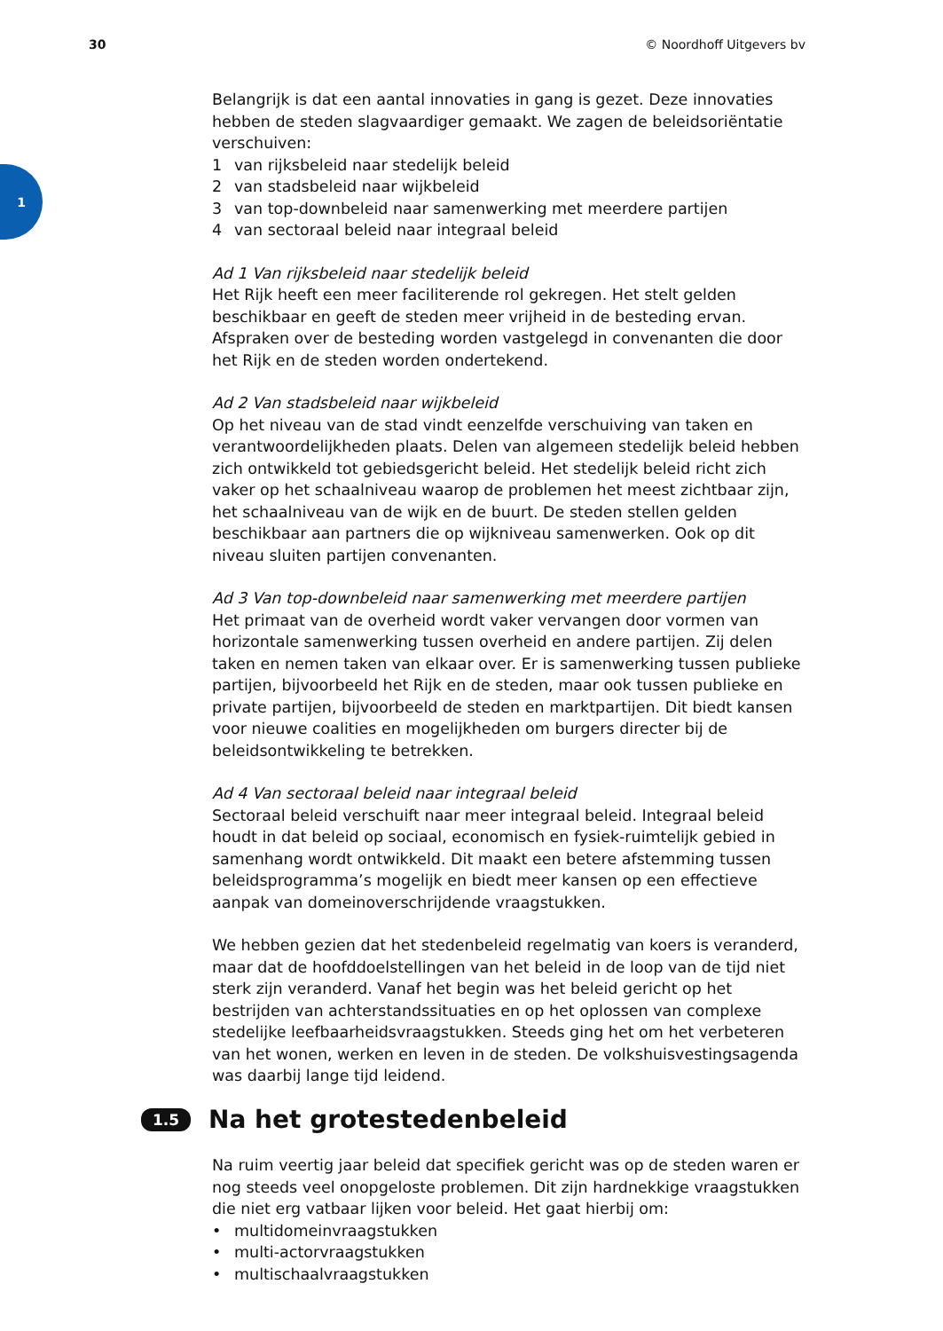30 © Noordhoff Uitgevers bv
1
Belangrijk is dat een aantal innovaties in gang is gezet. Deze innovaties hebben de steden slagvaardiger gemaakt. We zagen de beleidsoriëntatie verschuiven:
1 van rijksbeleid naar stedelijk beleid
2 van stadsbeleid naar wijkbeleid
3 van top-downbeleid naar samenwerking met meerdere partijen
4 van sectoraal beleid naar integraal beleid
Ad 1 Van rijksbeleid naar stedelijk beleid
Het Rijk heeft een meer faciliterende rol gekregen. Het stelt gelden beschikbaar en geeft de steden meer vrijheid in de besteding ervan. Afspraken over de besteding worden vastgelegd in convenanten die door het Rijk en de steden worden ondertekend.
Ad 2 Van stadsbeleid naar wijkbeleid
Op het niveau van de stad vindt eenzelfde verschuiving van taken en verantwoordelijkheden plaats. Delen van algemeen stedelijk beleid hebben zich ontwikkeld tot gebiedsgericht beleid. Het stedelijk beleid richt zich vaker op het schaalniveau waarop de problemen het meest zichtbaar zijn, het schaalniveau van de wijk en de buurt. De steden stellen gelden beschikbaar aan partners die op wijkniveau samenwerken. Ook op dit niveau sluiten partijen convenanten.
Ad 3 Van top-downbeleid naar samenwerking met meerdere partijen
Het primaat van de overheid wordt vaker vervangen door vormen van horizontale samenwerking tussen overheid en andere partijen. Zij delen taken en nemen taken van elkaar over. Er is samenwerking tussen publieke partijen, bijvoorbeeld het Rijk en de steden, maar ook tussen publieke en private partijen, bijvoorbeeld de steden en marktpartijen. Dit biedt kansen voor nieuwe coalities en mogelijkheden om burgers directer bij de beleidsontwikkeling te betrekken.
Ad 4 Van sectoraal beleid naar integraal beleid
Sectoraal beleid verschuift naar meer integraal beleid. Integraal beleid houdt in dat beleid op sociaal, economisch en fysiek-ruimtelijk gebied in samenhang wordt ontwikkeld. Dit maakt een betere afstemming tussen beleidsprogramma’s mogelijk en biedt meer kansen op een effectieve aanpak van domeinoverschrijdende vraagstukken.
We hebben gezien dat het stedenbeleid regelmatig van koers is veranderd, maar dat de hoofddoelstellingen van het beleid in de loop van de tijd niet sterk zijn veranderd. Vanaf het begin was het beleid gericht op het bestrijden van achterstandssituaties en op het oplossen van complexe stedelijke leefbaarheidsvraagstukken. Steeds ging het om het verbeteren van het wonen, werken en leven in de steden. De volkshuisvestingsagenda was daarbij lange tijd leidend.
1.5 Na het grotestedenbeleid
Na ruim veertig jaar beleid dat specifiek gericht was op de steden waren er nog steeds veel onopgeloste problemen. Dit zijn hardnekkige vraagstukken die niet erg vatbaar lijken voor beleid. Het gaat hierbij om:
• multidomeinvraagstukken
• multi-actorvraagstukken
• multischaalvraagstukken